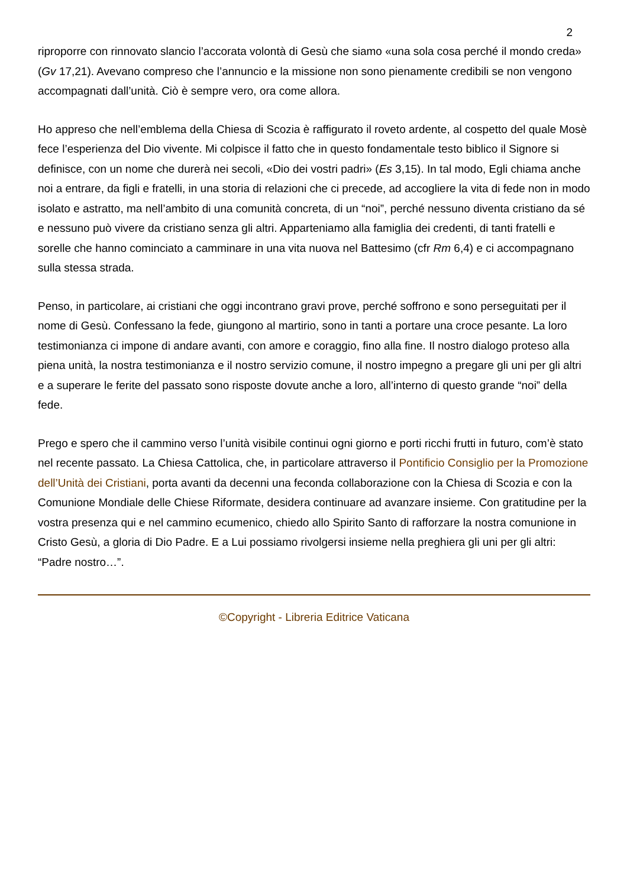2
riproporre con rinnovato slancio l’accorata volontà di Gesù che siamo «una sola cosa perché il mondo creda» (Gv 17,21). Avevano compreso che l’annuncio e la missione non sono pienamente credibili se non vengono accompagnati dall’unità. Ciò è sempre vero, ora come allora.
Ho appreso che nell’emblema della Chiesa di Scozia è raffigurato il roveto ardente, al cospetto del quale Mosè fece l’esperienza del Dio vivente. Mi colpisce il fatto che in questo fondamentale testo biblico il Signore si definisce, con un nome che durerà nei secoli, «Dio dei vostri padri» (Es 3,15). In tal modo, Egli chiama anche noi a entrare, da figli e fratelli, in una storia di relazioni che ci precede, ad accogliere la vita di fede non in modo isolato e astratto, ma nell’ambito di una comunità concreta, di un “noi”, perché nessuno diventa cristiano da sé e nessuno può vivere da cristiano senza gli altri. Apparteniamo alla famiglia dei credenti, di tanti fratelli e sorelle che hanno cominciato a camminare in una vita nuova nel Battesimo (cfr Rm 6,4) e ci accompagnano sulla stessa strada.
Penso, in particolare, ai cristiani che oggi incontrano gravi prove, perché soffrono e sono perseguitati per il nome di Gesù. Confessano la fede, giungono al martirio, sono in tanti a portare una croce pesante. La loro testimonianza ci impone di andare avanti, con amore e coraggio, fino alla fine. Il nostro dialogo proteso alla piena unità, la nostra testimonianza e il nostro servizio comune, il nostro impegno a pregare gli uni per gli altri e a superare le ferite del passato sono risposte dovute anche a loro, all’interno di questo grande “noi” della fede.
Prego e spero che il cammino verso l’unità visibile continui ogni giorno e porti ricchi frutti in futuro, com’è stato nel recente passato. La Chiesa Cattolica, che, in particolare attraverso il Pontificio Consiglio per la Promozione dell’Unità dei Cristiani, porta avanti da decenni una feconda collaborazione con la Chiesa di Scozia e con la Comunione Mondiale delle Chiese Riformate, desidera continuare ad avanzare insieme. Con gratitudine per la vostra presenza qui e nel cammino ecumenico, chiedo allo Spirito Santo di rafforzare la nostra comunione in Cristo Gesù, a gloria di Dio Padre. E a Lui possiamo rivolgersi insieme nella preghiera gli uni per gli altri: “Padre nostro…”.
©Copyright - Libreria Editrice Vaticana